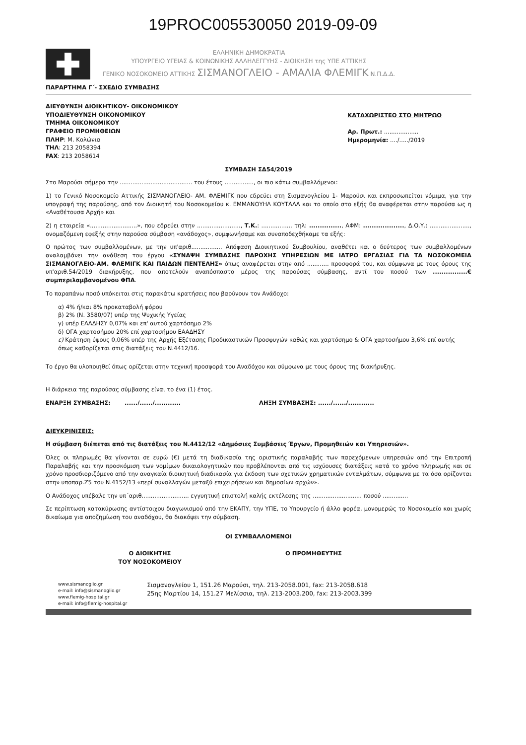19PROC005530050 2019-09-09
ΕΛΛΗΝΙΚΗ ΔΗΜΟΚΡΑΤΙΑ
ΥΠΟΥΡΓΕΙΟ ΥΓΕΙΑΣ & ΚΟΙΝΩΝΙΚΗΣ ΑΛΛΗΛΕΓΓΥΗΣ - ΔΙΟΙΚΗΣΗ της ΥΠΕ ΑΤΤΙΚΗΣ
ΓΕΝΙΚΟ ΝΟΣΟΚΟΜΕΙΟ ΑΤΤΙΚΗΣ ΣΙΣΜΑΝΟΓΛΕΙΟ - ΑΜΑΛΙΑ ΦΛΕΜΙΓΚ Ν.Π.Δ.Δ.
ΠΑΡΑΡΤΗΜΑ Γ΄- ΣΧΕΔΙΟ ΣΥΜΒΑΣΗΣ
ΔΙΕΥΘΥΝΣΗ ΔΙΟΙΚΗΤΙΚΟΥ- ΟΙΚΟΝΟΜΙΚΟΥ
ΥΠΟΔΙΕΥΘΥΝΣΗ ΟΙΚΟΝΟΜΙΚΟΥ
ΤΜΗΜΑ ΟΙΚΟΝΟΜΙΚΟΥ
ΓΡΑΦΕΙΟ ΠΡΟΜΗΘΕΙΩΝ
ΠΛΗΡ: Μ. Κολώνια
ΤΗΛ: 213 2058394
FAX: 213 2058614
ΚΑΤΑΧΩΡΙΣΤΕΟ ΣΤΟ ΜΗΤΡΩΟ
Αρ. Πρωτ.: ...................
Ημερομηνία: ..../...../2019
ΣΥΜΒΑΣΗ ΣΔ54/2019
Στο Μαρούσι σήμερα την ........................................ του έτους ................, οι πιο κάτω συμβαλλόμενοι:
1) το Γενικό Νοσοκομείο Αττικής ΣΙΣΜΑΝΟΓΛΕΙΟ- ΑΜ. ΦΛΕΜΙΓΚ που εδρεύει στη Σισμανογλείου 1- Μαρούσι και εκπροσωπείται νόμιμα, για την υπογραφή της παρούσης, από τον Διοικητή του Νοσοκομείου κ. ΕΜΜΑΝΟΥΗΛ ΚΟΥΤΑΛΑ και το οποίο στο εξής θα αναφέρεται στην παρούσα ως η «Αναθέτουσα Αρχή» και
2) η εταιρεία «..........................», που εδρεύει στην ........................, Τ.Κ.: ................, τηλ: ..............., ΑΦΜ: ..................., Δ.Ο.Υ.: ......................, ονομαζόμενη εφεξής στην παρούσα σύμβαση «ανάδοχος», συμφωνήσαμε και συναποδεχθήκαμε τα εξής:
Ο πρώτος των συμβαλλομένων, με την υπ'αριθ................. Απόφαση Διοικητικού Συμβουλίου, αναθέτει και ο δεύτερος των συμβαλλομένων αναλαμβάνει την ανάθεση του έργου «ΣΥΝΑΨΗ ΣΥΜΒΑΣΗΣ ΠΑΡΟΧΗΣ ΥΠΗΡΕΣΙΩΝ ΜΕ ΙΑΤΡΟ ΕΡΓΑΣΙΑΣ ΓΙΑ ΤΑ ΝΟΣΟΚΟΜΕΙΑ ΣΙΣΜΑΝΟΓΛΕΙΟ-ΑΜ. ΦΛΕΜΙΓΚ ΚΑΙ ΠΑΙΔΩΝ ΠΕΝΤΕΛΗΣ» όπως αναφέρεται στην από ............ προσφορά του, και σύμφωνα με τους όρους της υπ'αριθ.54/2019 διακήρυξης, που αποτελούν αναπόσπαστο μέρος της παρούσας σύμβασης, αντί του ποσού των ................€ συμπεριλαμβανομένου ΦΠΑ.
Το παραπάνω ποσό υπόκειται στις παρακάτω κρατήσεις που βαρύνουν τον Ανάδοχο:
α) 4% ή/και 8% προκαταβολή φόρου
β) 2% (Ν. 3580/07) υπέρ της Ψυχικής Υγείας
γ) υπέρ ΕΑΑΔΗΣΥ 0,07% και επ' αυτού χαρτόσημο 2%
δ) ΟΓΑ χαρτοσήμου 20% επί χαρτοσήμου ΕΑΑΔΗΣΥ
ε) Κράτηση ύψους 0,06% υπέρ της Αρχής Εξέτασης Προδικαστικών Προσφυγών καθώς και χαρτόσημο & ΟΓΑ χαρτοσήμου 3,6% επί αυτής όπως καθορίζεται στις διατάξεις του Ν.4412/16.
Το έργο θα υλοποιηθεί όπως ορίζεται στην τεχνική προσφορά του Αναδόχου και σύμφωνα με τους όρους της διακήρυξης.
Η διάρκεια της παρούσας σύμβασης είναι το ένα (1) έτος.
ΕΝΑΡΞΗ ΣΥΜΒΑΣΗΣ: ....../....../............ ΛΗΞΗ ΣΥΜΒΑΣΗΣ: ....../....../............
ΔΙΕΥΚΡΙΝΙΣΕΙΣ:
Η σύμβαση διέπεται από τις διατάξεις του Ν.4412/12 «Δημόσιες Συμβάσεις Έργων, Προμηθειών και Υπηρεσιών».
Όλες οι πληρωμές θα γίνονται σε ευρώ (€) μετά τη διαδικασία της οριστικής παραλαβής των παρεχόμενων υπηρεσιών από την Επιτροπή Παραλαβής και την προσκόμιση των νομίμων δικαιολογητικών που προβλέπονται από τις ισχύουσες διατάξεις κατά το χρόνο πληρωμής και σε χρόνο προσδιοριζόμενο από την αναγκαία διοικητική διαδικασία για έκδοση των σχετικών χρηματικών ενταλμάτων, σύμφωνα με τα όσα ορίζονται στην υποπαρ.Ζ5 του Ν.4152/13 «περί συναλλαγών μεταξύ επιχειρήσεων και δημοσίων αρχών».
Ο Ανάδοχος υπέβαλε την υπ΄αριθ.......................... εγγυητική επιστολή καλής εκτέλεσης της ........................... ποσού ..............
Σε περίπτωση κατακύρωσης αντίστοιχου διαγωνισμού από την ΕΚΑΠΥ, την ΥΠΕ, το Υπουργείο ή άλλο φορέα, μονομερώς το Νοσοκομείο και χωρίς δικαίωμα για αποζημίωση του αναδόχου, θα διακόψει την σύμβαση.
ΟΙ ΣΥΜΒΑΛΛΟΜΕΝΟΙ
Ο ΔΙΟΙΚΗΤΗΣ
ΤΟΥ ΝΟΣΟΚΟΜΕΙΟΥ
Ο ΠΡΟΜΗΘΕΥΤΗΣ
www.sismanoglio.gr
e-mail: info@sismanoglio.gr
www.flemig-hospital.gr
e-mail: info@flemig-hospital.gr
Σισμανογλείου 1, 151.26 Μαρούσι, τηλ. 213-2058.001, fax: 213-2058.618
25ης Μαρτίου 14, 151.27 Μελίσσια, τηλ. 213-2003.200, fax: 213-2003.399